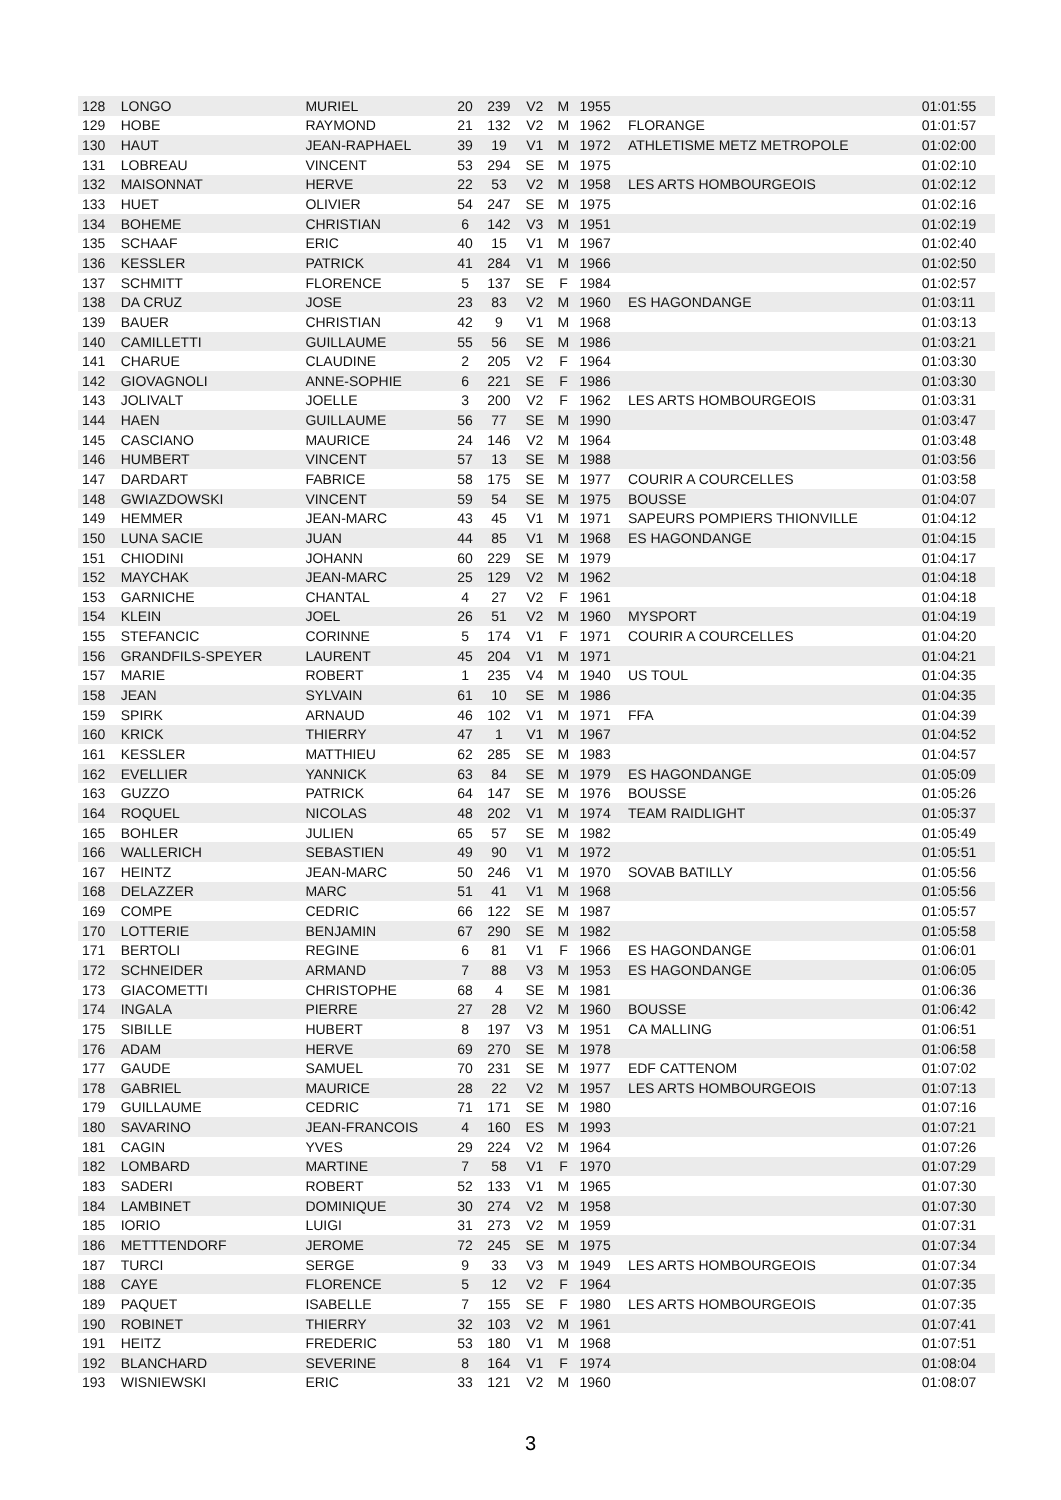| 128 | LONGO | MURIEL | 20 | 239 | V2 | M | 1955 | | 01:01:55 |
| 129 | HOBE | RAYMOND | 21 | 132 | V2 | M | 1962 | FLORANGE | 01:01:57 |
| 130 | HAUT | JEAN-RAPHAEL | 39 | 19 | V1 | M | 1972 | ATHLETISME METZ METROPOLE | 01:02:00 |
| 131 | LOBREAU | VINCENT | 53 | 294 | SE | M | 1975 | | 01:02:10 |
| 132 | MAISONNAT | HERVE | 22 | 53 | V2 | M | 1958 | LES ARTS HOMBOURGEOIS | 01:02:12 |
| 133 | HUET | OLIVIER | 54 | 247 | SE | M | 1975 | | 01:02:16 |
| 134 | BOHEME | CHRISTIAN | 6 | 142 | V3 | M | 1951 | | 01:02:19 |
| 135 | SCHAAF | ERIC | 40 | 15 | V1 | M | 1967 | | 01:02:40 |
| 136 | KESSLER | PATRICK | 41 | 284 | V1 | M | 1966 | | 01:02:50 |
| 137 | SCHMITT | FLORENCE | 5 | 137 | SE | F | 1984 | | 01:02:57 |
| 138 | DA CRUZ | JOSE | 23 | 83 | V2 | M | 1960 | ES HAGONDANGE | 01:03:11 |
| 139 | BAUER | CHRISTIAN | 42 | 9 | V1 | M | 1968 | | 01:03:13 |
| 140 | CAMILLETTI | GUILLAUME | 55 | 56 | SE | M | 1986 | | 01:03:21 |
| 141 | CHARUE | CLAUDINE | 2 | 205 | V2 | F | 1964 | | 01:03:30 |
| 142 | GIOVAGNOLI | ANNE-SOPHIE | 6 | 221 | SE | F | 1986 | | 01:03:30 |
| 143 | JOLIVALT | JOELLE | 3 | 200 | V2 | F | 1962 | LES ARTS HOMBOURGEOIS | 01:03:31 |
| 144 | HAEN | GUILLAUME | 56 | 77 | SE | M | 1990 | | 01:03:47 |
| 145 | CASCIANO | MAURICE | 24 | 146 | V2 | M | 1964 | | 01:03:48 |
| 146 | HUMBERT | VINCENT | 57 | 13 | SE | M | 1988 | | 01:03:56 |
| 147 | DARDART | FABRICE | 58 | 175 | SE | M | 1977 | COURIR A COURCELLES | 01:03:58 |
| 148 | GWIAZDOWSKI | VINCENT | 59 | 54 | SE | M | 1975 | BOUSSE | 01:04:07 |
| 149 | HEMMER | JEAN-MARC | 43 | 45 | V1 | M | 1971 | SAPEURS POMPIERS THIONVILLE | 01:04:12 |
| 150 | LUNA SACIE | JUAN | 44 | 85 | V1 | M | 1968 | ES HAGONDANGE | 01:04:15 |
| 151 | CHIODINI | JOHANN | 60 | 229 | SE | M | 1979 | | 01:04:17 |
| 152 | MAYCHAK | JEAN-MARC | 25 | 129 | V2 | M | 1962 | | 01:04:18 |
| 153 | GARNICHE | CHANTAL | 4 | 27 | V2 | F | 1961 | | 01:04:18 |
| 154 | KLEIN | JOEL | 26 | 51 | V2 | M | 1960 | MYSPORT | 01:04:19 |
| 155 | STEFANCIC | CORINNE | 5 | 174 | V1 | F | 1971 | COURIR A COURCELLES | 01:04:20 |
| 156 | GRANDFILS-SPEYER | LAURENT | 45 | 204 | V1 | M | 1971 | | 01:04:21 |
| 157 | MARIE | ROBERT | 1 | 235 | V4 | M | 1940 | US TOUL | 01:04:35 |
| 158 | JEAN | SYLVAIN | 61 | 10 | SE | M | 1986 | | 01:04:35 |
| 159 | SPIRK | ARNAUD | 46 | 102 | V1 | M | 1971 | FFA | 01:04:39 |
| 160 | KRICK | THIERRY | 47 | 1 | V1 | M | 1967 | | 01:04:52 |
| 161 | KESSLER | MATTHIEU | 62 | 285 | SE | M | 1983 | | 01:04:57 |
| 162 | EVELLIER | YANNICK | 63 | 84 | SE | M | 1979 | ES HAGONDANGE | 01:05:09 |
| 163 | GUZZO | PATRICK | 64 | 147 | SE | M | 1976 | BOUSSE | 01:05:26 |
| 164 | ROQUEL | NICOLAS | 48 | 202 | V1 | M | 1974 | TEAM RAIDLIGHT | 01:05:37 |
| 165 | BOHLER | JULIEN | 65 | 57 | SE | M | 1982 | | 01:05:49 |
| 166 | WALLERICH | SEBASTIEN | 49 | 90 | V1 | M | 1972 | | 01:05:51 |
| 167 | HEINTZ | JEAN-MARC | 50 | 246 | V1 | M | 1970 | SOVAB BATILLY | 01:05:56 |
| 168 | DELAZZER | MARC | 51 | 41 | V1 | M | 1968 | | 01:05:56 |
| 169 | COMPE | CEDRIC | 66 | 122 | SE | M | 1987 | | 01:05:57 |
| 170 | LOTTERIE | BENJAMIN | 67 | 290 | SE | M | 1982 | | 01:05:58 |
| 171 | BERTOLI | REGINE | 6 | 81 | V1 | F | 1966 | ES HAGONDANGE | 01:06:01 |
| 172 | SCHNEIDER | ARMAND | 7 | 88 | V3 | M | 1953 | ES HAGONDANGE | 01:06:05 |
| 173 | GIACOMETTI | CHRISTOPHE | 68 | 4 | SE | M | 1981 | | 01:06:36 |
| 174 | INGALA | PIERRE | 27 | 28 | V2 | M | 1960 | BOUSSE | 01:06:42 |
| 175 | SIBILLE | HUBERT | 8 | 197 | V3 | M | 1951 | CA MALLING | 01:06:51 |
| 176 | ADAM | HERVE | 69 | 270 | SE | M | 1978 | | 01:06:58 |
| 177 | GAUDE | SAMUEL | 70 | 231 | SE | M | 1977 | EDF CATTENOM | 01:07:02 |
| 178 | GABRIEL | MAURICE | 28 | 22 | V2 | M | 1957 | LES ARTS HOMBOURGEOIS | 01:07:13 |
| 179 | GUILLAUME | CEDRIC | 71 | 171 | SE | M | 1980 | | 01:07:16 |
| 180 | SAVARINO | JEAN-FRANCOIS | 4 | 160 | ES | M | 1993 | | 01:07:21 |
| 181 | CAGIN | YVES | 29 | 224 | V2 | M | 1964 | | 01:07:26 |
| 182 | LOMBARD | MARTINE | 7 | 58 | V1 | F | 1970 | | 01:07:29 |
| 183 | SADERI | ROBERT | 52 | 133 | V1 | M | 1965 | | 01:07:30 |
| 184 | LAMBINET | DOMINIQUE | 30 | 274 | V2 | M | 1958 | | 01:07:30 |
| 185 | IORIO | LUIGI | 31 | 273 | V2 | M | 1959 | | 01:07:31 |
| 186 | METTTENDORF | JEROME | 72 | 245 | SE | M | 1975 | | 01:07:34 |
| 187 | TURCI | SERGE | 9 | 33 | V3 | M | 1949 | LES ARTS HOMBOURGEOIS | 01:07:34 |
| 188 | CAYE | FLORENCE | 5 | 12 | V2 | F | 1964 | | 01:07:35 |
| 189 | PAQUET | ISABELLE | 7 | 155 | SE | F | 1980 | LES ARTS HOMBOURGEOIS | 01:07:35 |
| 190 | ROBINET | THIERRY | 32 | 103 | V2 | M | 1961 | | 01:07:41 |
| 191 | HEITZ | FREDERIC | 53 | 180 | V1 | M | 1968 | | 01:07:51 |
| 192 | BLANCHARD | SEVERINE | 8 | 164 | V1 | F | 1974 | | 01:08:04 |
| 193 | WISNIEWSKI | ERIC | 33 | 121 | V2 | M | 1960 | | 01:08:07 |
3